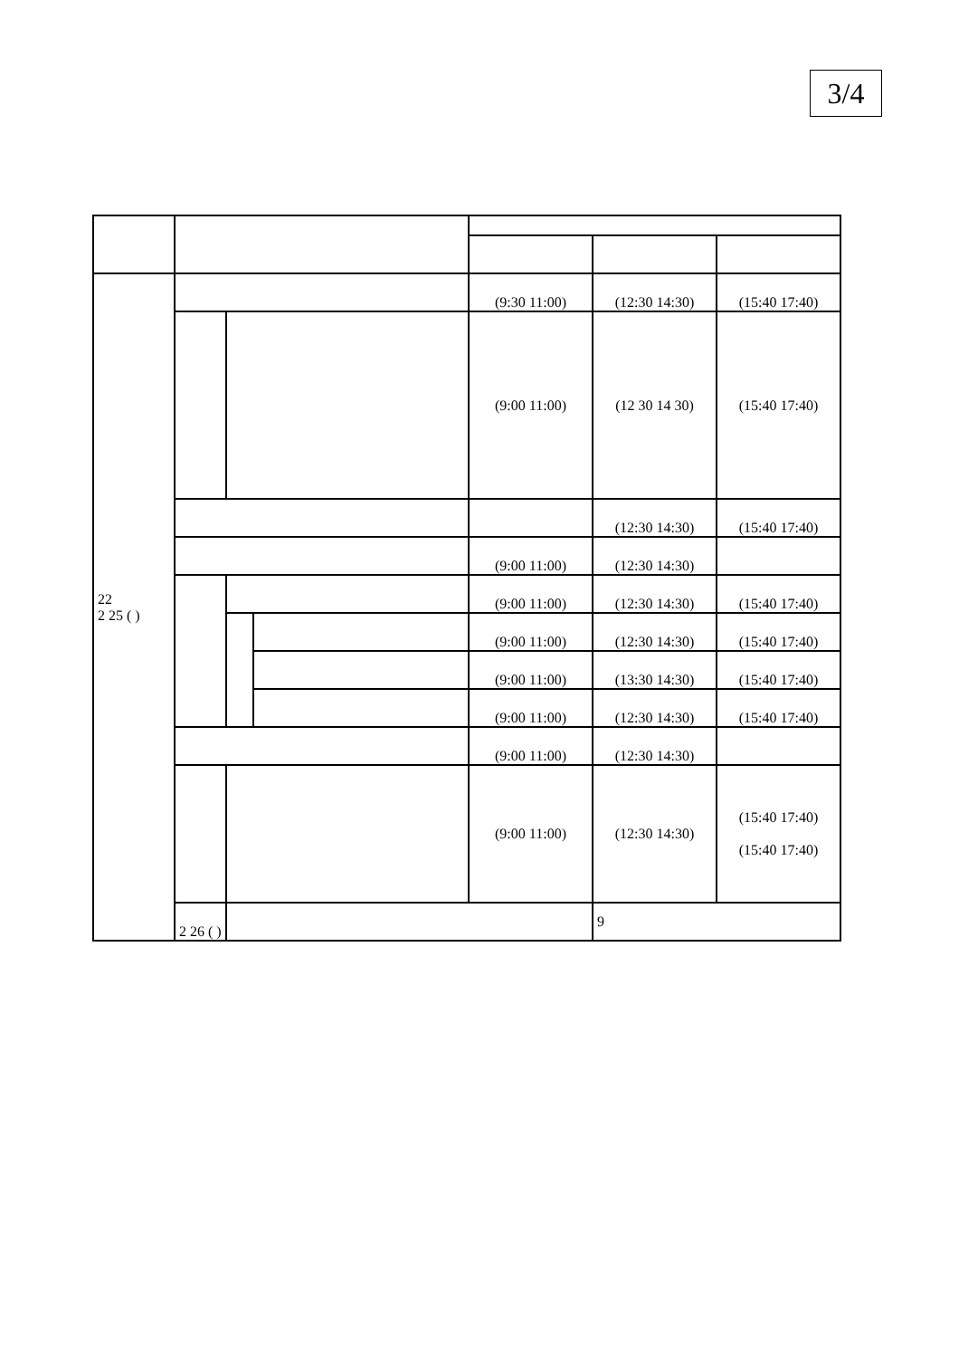3/4
| 22 2 25 ( ) | | | | (9:30 11:00) | (12:30 14:30) | (15:40 17:40) |
| | | | | (9:00 11:00) | (12 30 14 30) | (15:40 17:40) |
| | | | | | (12:30 14:30) | (15:40 17:40) |
| | | | | (9:00 11:00) | (12:30 14:30) | |
| | | | | (9:00 11:00) | (12:30 14:30) | (15:40 17:40) |
| | | | | (9:00 11:00) | (12:30 14:30) | (15:40 17:40) |
| | | | | (9:00 11:00) | (13:30 14:30) | (15:40 17:40) |
| | | | | (9:00 11:00) | (12:30 14:30) | (15:40 17:40) |
| | | | | (9:00 11:00) | (12:30 14:30) | |
| | | | | (9:00 11:00) | (12:30 14:30) | (15:40 17:40) (15:40 17:40) |
| | 2 26 ( ) | | | | 9 | |